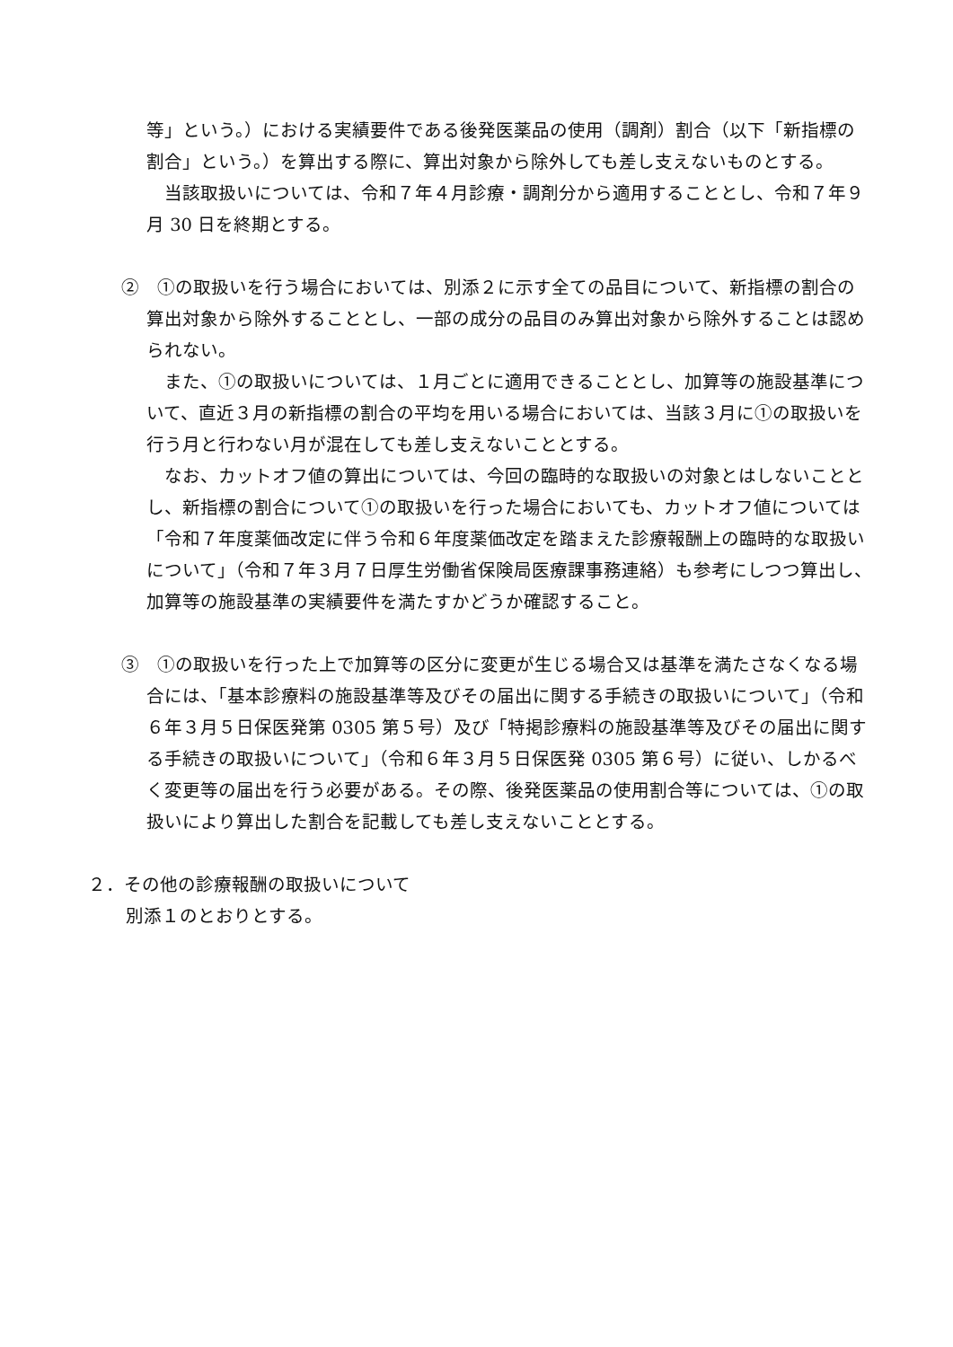等」という。）における実績要件である後発医薬品の使用（調剤）割合（以下「新指標の割合」という。）を算出する際に、算出対象から除外しても差し支えないものとする。
　当該取扱いについては、令和７年４月診療・調剤分から適用することとし、令和７年９月 30 日を終期とする。
②　①の取扱いを行う場合においては、別添２に示す全ての品目について、新指標の割合の算出対象から除外することとし、一部の成分の品目のみ算出対象から除外することは認められない。
　また、①の取扱いについては、１月ごとに適用できることとし、加算等の施設基準について、直近３月の新指標の割合の平均を用いる場合においては、当該３月に①の取扱いを行う月と行わない月が混在しても差し支えないこととする。
　なお、カットオフ値の算出については、今回の臨時的な取扱いの対象とはしないこととし、新指標の割合について①の取扱いを行った場合においても、カットオフ値については「令和７年度薬価改定に伴う令和６年度薬価改定を踏まえた診療報酬上の臨時的な取扱いについて」（令和７年３月７日厚生労働省保険局医療課事務連絡）も参考にしつつ算出し、加算等の施設基準の実績要件を満たすかどうか確認すること。
③　①の取扱いを行った上で加算等の区分に変更が生じる場合又は基準を満たさなくなる場合には、「基本診療料の施設基準等及びその届出に関する手続きの取扱いについて」（令和６年３月５日保医発第 0305 第５号）及び「特掲診療料の施設基準等及びその届出に関する手続きの取扱いについて」（令和６年３月５日保医発 0305 第６号）に従い、しかるべく変更等の届出を行う必要がある。その際、後発医薬品の使用割合等については、①の取扱いにより算出した割合を記載しても差し支えないこととする。
２．その他の診療報酬の取扱いについて
別添１のとおりとする。